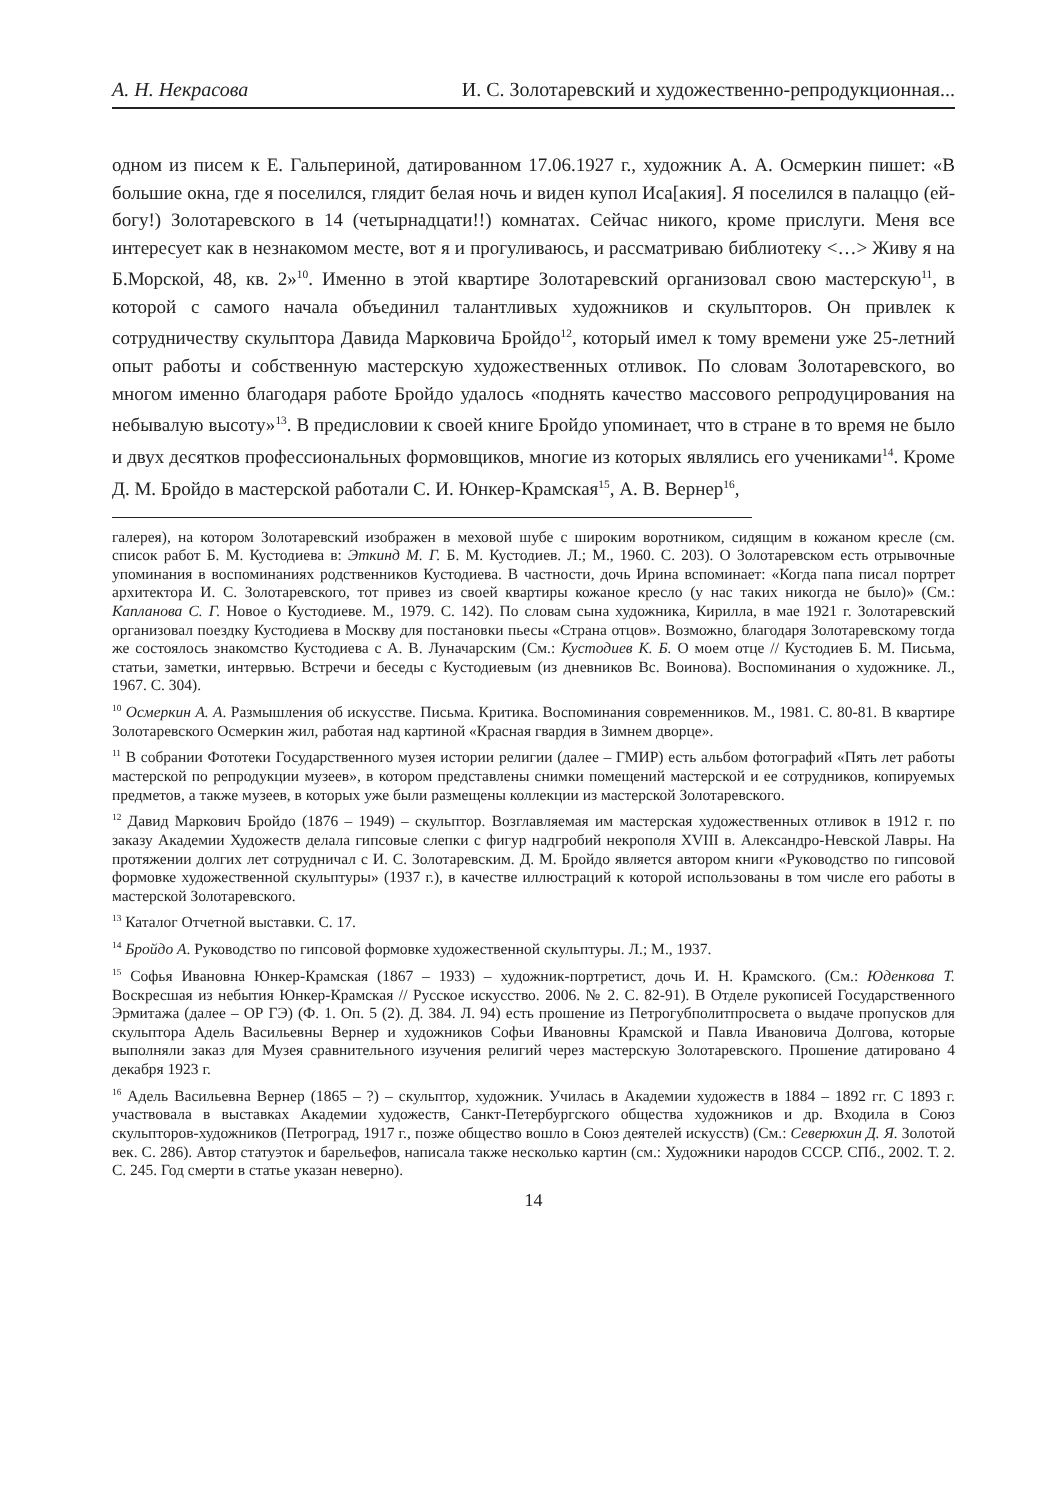А. Н. Некрасова И. С. Золотаревский и художественно-репродукционная...
одном из писем к Е. Гальпериной, датированном 17.06.1927 г., художник А. А. Осмеркин пишет: «В большие окна, где я поселился, глядит белая ночь и виден купол Иса[акия]. Я поселился в палаццо (ей-богу!) Золотаревского в 14 (четырнадцати!!) комнатах. Сейчас никого, кроме прислуги. Меня все интересует как в незнакомом месте, вот я и прогуливаюсь, и рассматриваю библиотеку <…> Живу я на Б.Морской, 48, кв. 2»<sup>10</sup>. Именно в этой квартире Золотаревский организовал свою мастерскую<sup>11</sup>, в которой с самого начала объединил талантливых художников и скульпторов. Он привлек к сотрудничеству скульптора Давида Марковича Бройдо<sup>12</sup>, который имел к тому времени уже 25-летний опыт работы и собственную мастерскую художественных отливок. По словам Золотаревского, во многом именно благодаря работе Бройдо удалось «поднять качество массового репродуцирования на небывалую высоту»<sup>13</sup>. В предисловии к своей книге Бройдо упоминает, что в стране в то время не было и двух десятков профессиональных формовщиков, многие из которых являлись его учениками<sup>14</sup>. Кроме Д. М. Бройдо в мастерской работали С. И. Юнкер-Крамская<sup>15</sup>, А. В. Вернер<sup>16</sup>,
галерея), на котором Золотаревский изображен в меховой шубе с широким воротником, сидящим в кожаном кресле (см. список работ Б. М. Кустодиева в: Эткинд М. Г. Б. М. Кустодиев. Л.; М., 1960. С. 203). О Золотаревском есть отрывочные упоминания в воспоминаниях родственников Кустодиева. В частности, дочь Ирина вспоминает: «Когда папа писал портрет архитектора И. С. Золотаревского, тот привез из своей квартиры кожаное кресло (у нас таких никогда не было)» (См.: Капланова С. Г. Новое о Кустодиеве. М., 1979. С. 142). По словам сына художника, Кирилла, в мае 1921 г. Золотаревский организовал поездку Кустодиева в Москву для постановки пьесы «Страна отцов». Возможно, благодаря Золотаревскому тогда же состоялось знакомство Кустодиева с А. В. Луначарским (См.: Кустодиев К. Б. О моем отце // Кустодиев Б. М. Письма, статьи, заметки, интервью. Встречи и беседы с Кустодиевым (из дневников Вс. Воинова). Воспоминания о художнике. Л., 1967. С. 304).
<sup>10</sup> Осмеркин А. А. Размышления об искусстве. Письма. Критика. Воспоминания современников. М., 1981. С. 80-81. В квартире Золотаревского Осмеркин жил, работая над картиной «Красная гвардия в Зимнем дворце».
<sup>11</sup> В собрании Фототеки Государственного музея истории религии (далее – ГМИР) есть альбом фотографий «Пять лет работы мастерской по репродукции музеев», в котором представлены снимки помещений мастерской и ее сотрудников, копируемых предметов, а также музеев, в которых уже были размещены коллекции из мастерской Золотаревского.
<sup>12</sup> Давид Маркович Бройдо (1876 – 1949) – скульптор. Возглавляемая им мастерская художественных отливок в 1912 г. по заказу Академии Художеств делала гипсовые слепки с фигур надгробий некрополя XVIII в. Александро-Невской Лавры. На протяжении долгих лет сотрудничал с И. С. Золотаревским. Д. М. Бройдо является автором книги «Руководство по гипсовой формовке художественной скульптуры» (1937 г.), в качестве иллюстраций к которой использованы в том числе его работы в мастерской Золотаревского.
<sup>13</sup> Каталог Отчетной выставки. С. 17.
<sup>14</sup> Бройдо А. Руководство по гипсовой формовке художественной скульптуры. Л.; М., 1937.
<sup>15</sup> Софья Ивановна Юнкер-Крамская (1867 – 1933) – художник-портретист, дочь И. Н. Крамского. (См.: Юденкова Т. Воскресшая из небытия Юнкер-Крамская // Русское искусство. 2006. № 2. С. 82-91). В Отделе рукописей Государственного Эрмитажа (далее – ОР ГЭ) (Ф. 1. Оп. 5 (2). Д. 384. Л. 94) есть прошение из Петрогубполитпросвета о выдаче пропусков для скульптора Адель Васильевны Вернер и художников Софьи Ивановны Крамской и Павла Ивановича Долгова, которые выполняли заказ для Музея сравнительного изучения религий через мастерскую Золотаревского. Прошение датировано 4 декабря 1923 г.
<sup>16</sup> Адель Васильевна Вернер (1865 – ?) – скульптор, художник. Училась в Академии художеств в 1884 – 1892 гг. С 1893 г. участвовала в выставках Академии художеств, Санкт-Петербургского общества художников и др. Входила в Союз скульпторов-художников (Петроград, 1917 г., позже общество вошло в Союз деятелей искусств) (См.: Северюхин Д. Я. Золотой век. С. 286). Автор статуэток и барельефов, написала также несколько картин (см.: Художники народов СССР. СПб., 2002. Т. 2. С. 245. Год смерти в статье указан неверно).
14